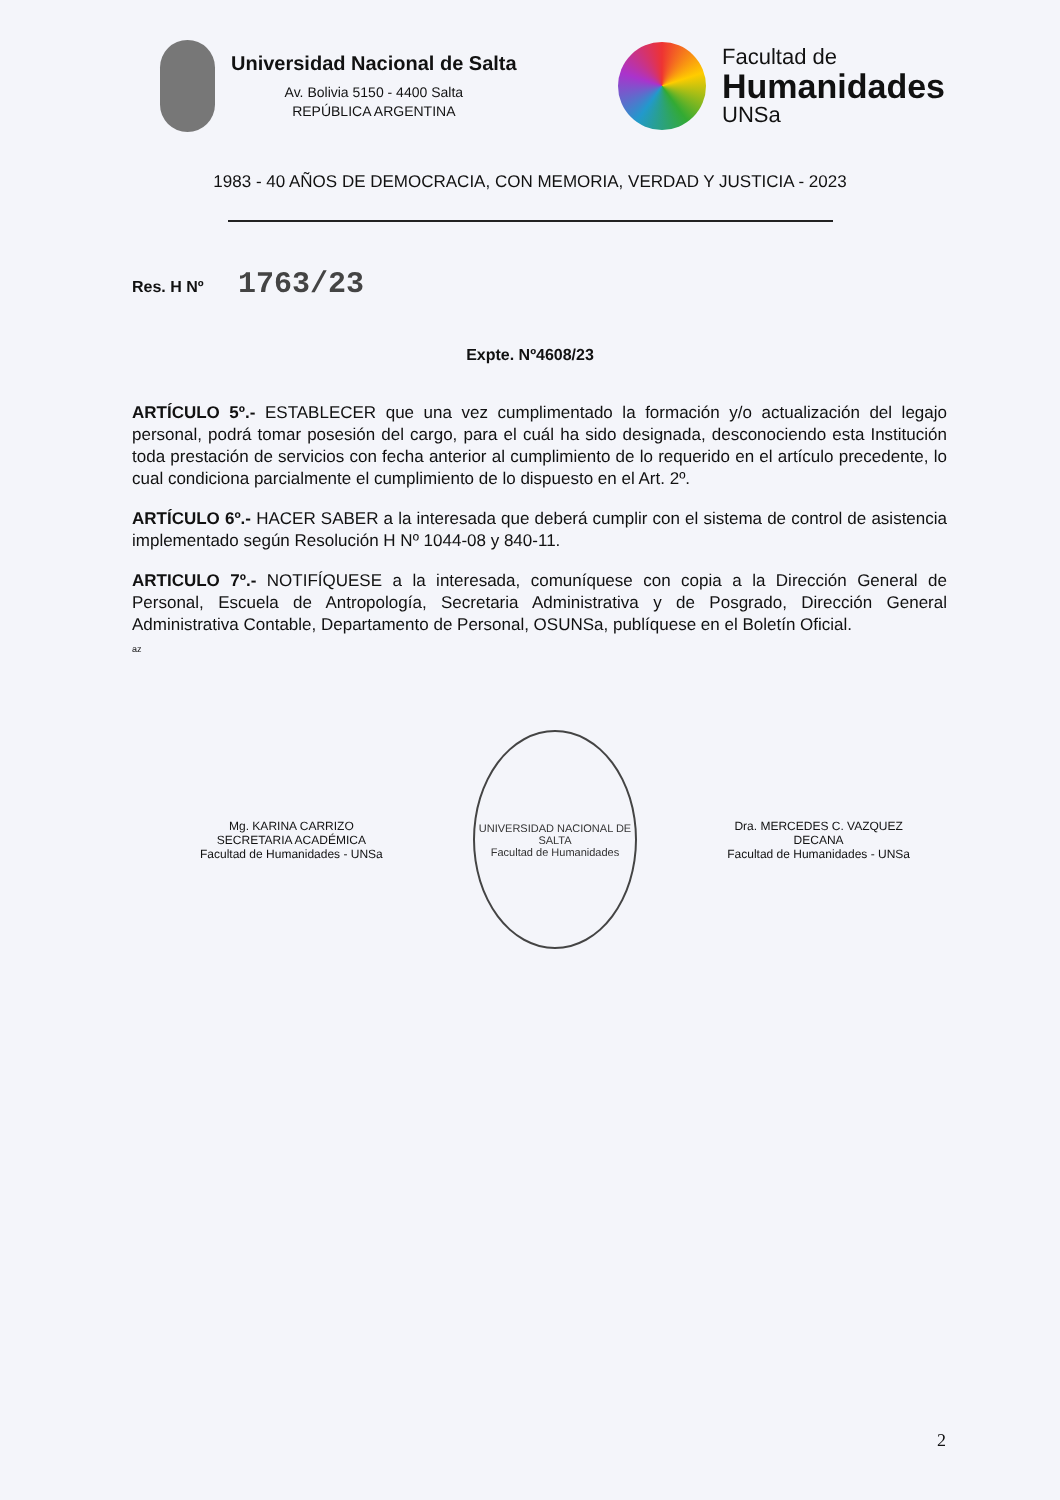Universidad Nacional de Salta
Av. Bolivia 5150 - 4400 Salta
REPÚBLICA ARGENTINA
Facultad de
Humanidades
UNSa
1983 - 40 AÑOS DE DEMOCRACIA, CON MEMORIA, VERDAD Y JUSTICIA - 2023
Res. H Nº 1763/23
Expte. Nº4608/23
ARTÍCULO 5º.- ESTABLECER que una vez cumplimentado la formación y/o actualización del legajo personal, podrá tomar posesión del cargo, para el cuál ha sido designada, desconociendo esta Institución toda prestación de servicios con fecha anterior al cumplimiento de lo requerido en el artículo precedente, lo cual condiciona parcialmente el cumplimiento de lo dispuesto en el Art. 2º.
ARTÍCULO 6º.- HACER SABER a la interesada que deberá cumplir con el sistema de control de asistencia implementado según Resolución H Nº 1044-08 y 840-11.
ARTICULO 7º.- NOTIFÍQUESE a la interesada, comuníquese con copia a la Dirección General de Personal, Escuela de Antropología, Secretaria Administrativa y de Posgrado, Dirección General Administrativa Contable, Departamento de Personal, OSUNSa, publíquese en el Boletín Oficial.
az
Mg. KARINA CARRIZO
SECRETARIA ACADÉMICA
Facultad de Humanidades - UNSa
UNIVERSIDAD NACIONAL DE SALTA
Facultad de Humanidades
Dra. MERCEDES C. VAZQUEZ
DECANA
Facultad de Humanidades - UNSa
2